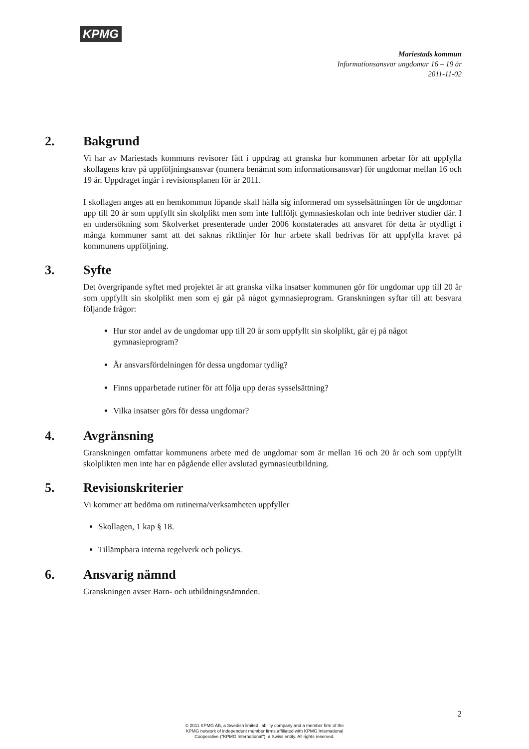KPMG
Mariestads kommun
Informationsansvar ungdomar 16 – 19 år
2011-11-02
2. Bakgrund
Vi har av Mariestads kommuns revisorer fått i uppdrag att granska hur kommunen arbetar för att uppfylla skollagens krav på uppföljningsansvar (numera benämnt som informationsansvar) för ungdomar mellan 16 och 19 år. Uppdraget ingår i revisionsplanen för år 2011.
I skollagen anges att en hemkommun löpande skall hålla sig informerad om sysselsättningen för de ungdomar upp till 20 år som uppfyllt sin skolplikt men som inte fullföljt gymnasieskolan och inte bedriver studier där. I en undersökning som Skolverket presenterade under 2006 konstaterades att ansvaret för detta är otydligt i många kommuner samt att det saknas riktlinjer för hur arbete skall bedrivas för att uppfylla kravet på kommunens uppföljning.
3. Syfte
Det övergripande syftet med projektet är att granska vilka insatser kommunen gör för ungdomar upp till 20 år som uppfyllt sin skolplikt men som ej går på något gymnasieprogram. Granskningen syftar till att besvara följande frågor:
Hur stor andel av de ungdomar upp till 20 år som uppfyllt sin skolplikt, går ej på något gymnasieprogram?
Är ansvarsfördelningen för dessa ungdomar tydlig?
Finns upparbetade rutiner för att följa upp deras sysselsättning?
Vilka insatser görs för dessa ungdomar?
4. Avgränsning
Granskningen omfattar kommunens arbete med de ungdomar som är mellan 16 och 20 år och som uppfyllt skolplikten men inte har en pågående eller avslutad gymnasieutbildning.
5. Revisionskriterier
Vi kommer att bedöma om rutinerna/verksamheten uppfyller
Skollagen, 1 kap § 18.
Tillämpbara interna regelverk och policys.
6. Ansvarig nämnd
Granskningen avser Barn- och utbildningsnämnden.
2
© 2011 KPMG AB, a Swedish limited liability company and a member firm of the
KPMG network of independent member firms affiliated with KPMG International
Cooperative ("KPMG International"), a Swiss entity. All rights reserved.